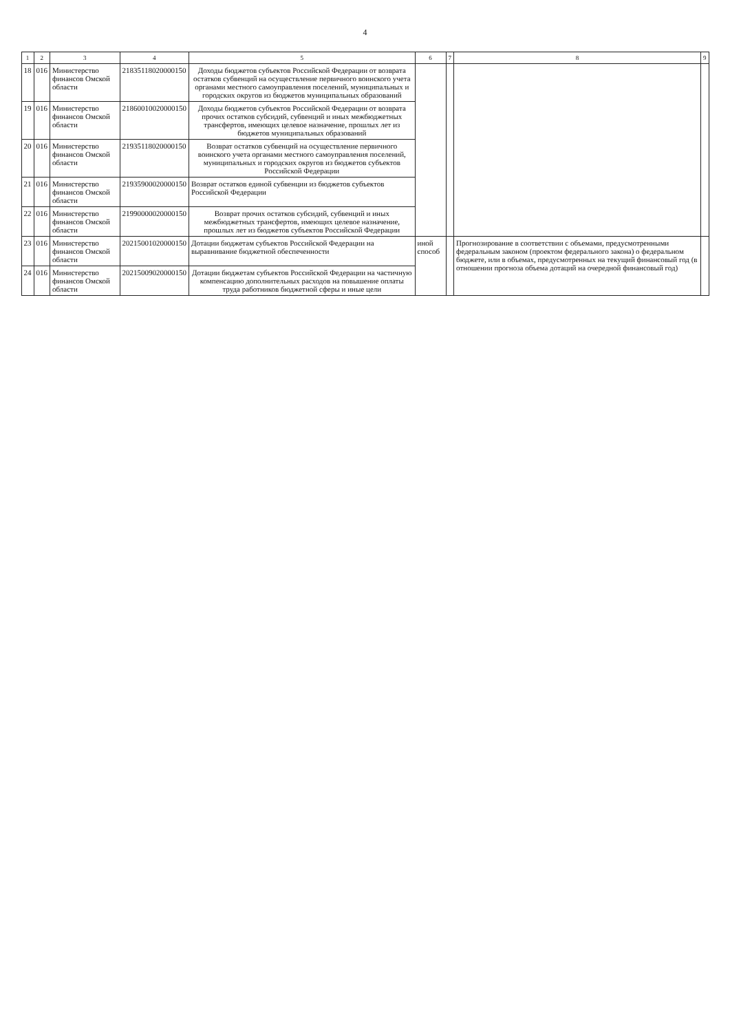4
| 1 | 2 | 3 | 4 | 5 | 6 | 7 | 8 | 9 |
| --- | --- | --- | --- | --- | --- | --- | --- | --- |
| 18 | 016 | Министерство финансов Омской области | 21835118020000150 | Доходы бюджетов субъектов Российской Федерации от возврата остатков субвенций на осуществление первичного воинского учета органами местного самоуправления поселений, муниципальных и городских округов из бюджетов муниципальных образований | | | | |
| 19 | 016 | Министерство финансов Омской области | 21860010020000150 | Доходы бюджетов субъектов Российской Федерации от возврата прочих остатков субсидий, субвенций и иных межбюджетных трансфертов, имеющих целевое назначение, прошлых лет из бюджетов муниципальных образований | | | | |
| 20 | 016 | Министерство финансов Омской области | 21935118020000150 | Возврат остатков субвенций на осуществление первичного воинского учета органами местного самоуправления поселений, муниципальных и городских округов из бюджетов субъектов Российской Федерации | | | | |
| 21 | 016 | Министерство финансов Омской области | 21935900020000150 | Возврат остатков единой субвенции из бюджетов субъектов Российской Федерации | | | | |
| 22 | 016 | Министерство финансов Омской области | 21990000020000150 | Возврат прочих остатков субсидий, субвенций и иных межбюджетных трансфертов, имеющих целевое назначение, прошлых лет из бюджетов субъектов Российской Федерации | | | | |
| 23 | 016 | Министерство финансов Омской области | 20215001020000150 | Дотации бюджетам субъектов Российской Федерации на выравнивание бюджетной обеспеченности | иной способ | | Прогнозирование в соответствии с объемами, предусмотренными федеральным законом (проектом федерального закона) о федеральном бюджете, или в объемах, предусмотренных на текущий финансовый год (в отношении прогноза объема дотаций на очередной финансовый год) | |
| 24 | 016 | Министерство финансов Омской области | 20215009020000150 | Дотации бюджетам субъектов Российской Федерации на частичную компенсацию дополнительных расходов на повышение оплаты труда работников бюджетной сферы и иные цели | | | | |